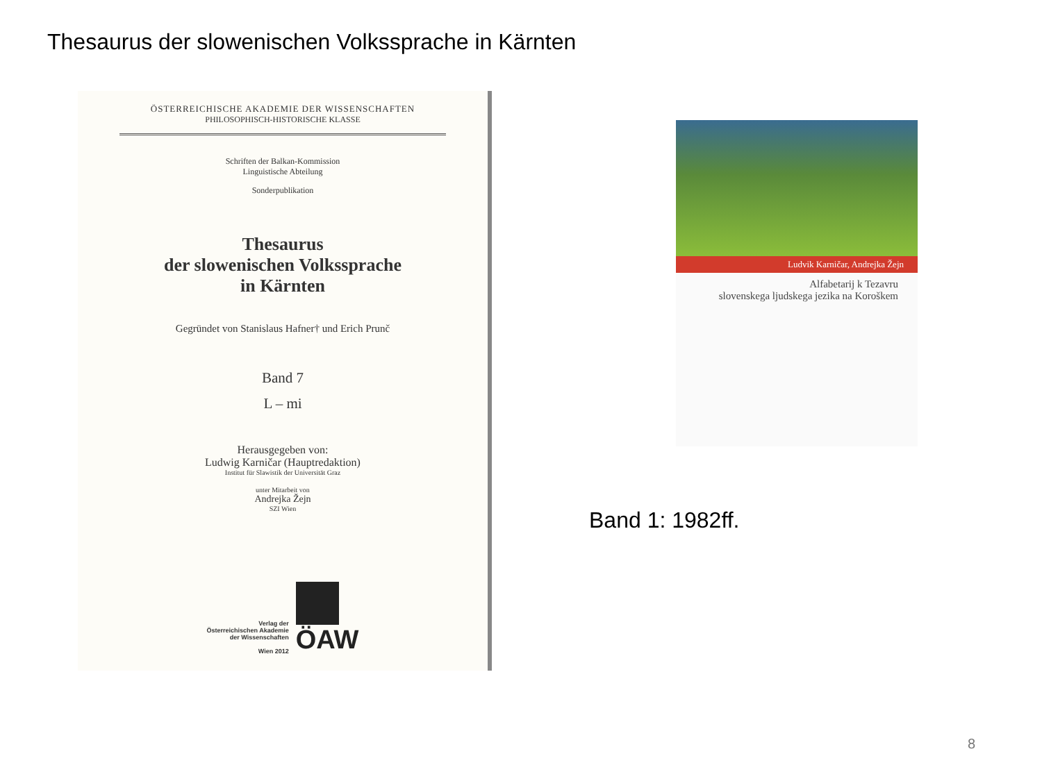Thesaurus der slowenischen Volkssprache in Kärnten
ÖSTERREICHISCHE AKADEMIE DER WISSENSCHAFTEN
PHILOSOPHISCH-HISTORISCHE KLASSE
Schriften der Balkan-Kommission
Linguistische Abteilung
Sonderpublikation
Thesaurus
der slowenischen Volkssprache
in Kärnten
Gegründet von Stanislaus Hafner† und Erich Prunč
Band 7
L – mi
Herausgegeben von:
Ludwig Karničar (Hauptredaktion)
Institut für Slawistik der Universität Graz
unter Mitarbeit von
Andrejka Žejn
SZI Wien
Verlag der
Österreichischen Akademie
der Wissenschaften
Wien 2012
ÖAW
Ludvik Karničar, Andrejka Žejn
Alfabetarij k Tezavru
slovenskega ljudskega jezika na Koroškem
Band 1: 1982ff.
8